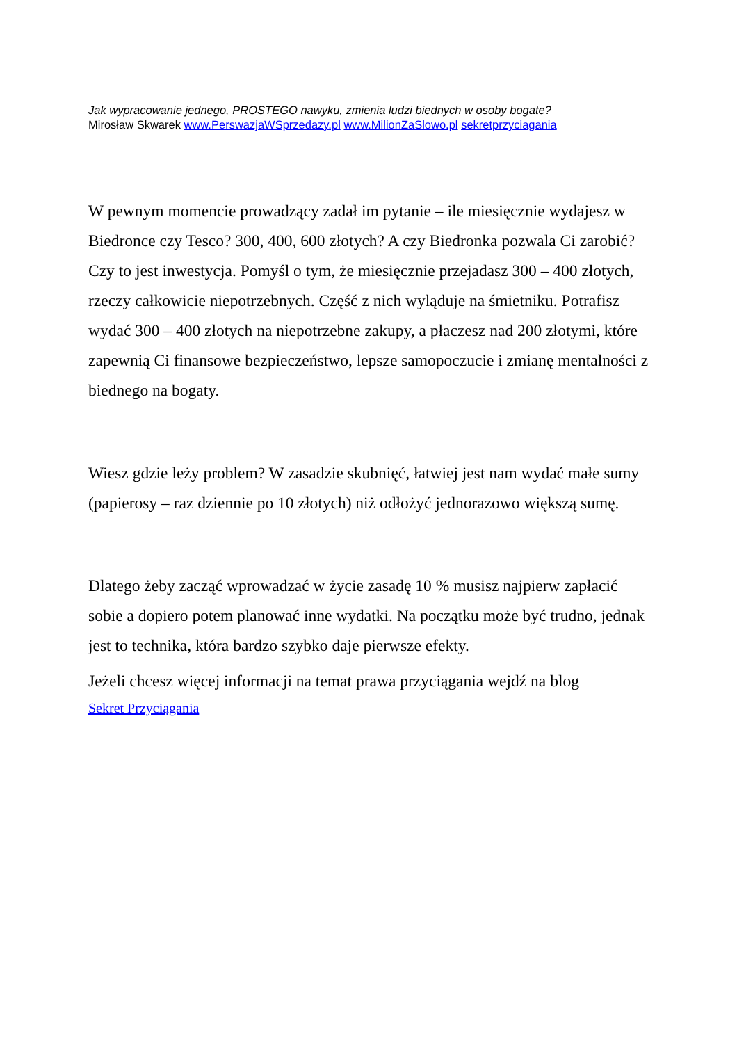Jak wypracowanie jednego, PROSTEGO nawyku, zmienia ludzi biednych w osoby bogate?
Mirosław Skwarek www.PerswazjaWSprzedazy.pl www.MilionZaSlowo.pl sekretprzyciagania
W pewnym momencie prowadzący zadał im pytanie – ile miesięcznie wydajesz w Biedronce czy Tesco? 300, 400, 600 złotych? A czy Biedronka pozwala Ci zarobić? Czy to jest inwestycja. Pomyśl o tym, że miesięcznie przejadasz 300 – 400 złotych, rzeczy całkowicie niepotrzebnych. Część z nich wyląduje na śmietniku. Potrafisz wydać 300 – 400 złotych na niepotrzebne zakupy, a płaczesz nad 200 złotymi, które zapewnią Ci finansowe bezpieczeństwo, lepsze samopoczucie i zmianę mentalności z biednego na bogaty.
Wiesz gdzie leży problem? W zasadzie skubnięć, łatwiej jest nam wydać małe sumy (papierosy – raz dziennie po 10 złotych) niż odłożyć jednorazowo większą sumę.
Dlatego żeby zacząć wprowadzać w życie zasadę 10 % musisz najpierw zapłacić sobie a dopiero potem planować inne wydatki. Na początku może być trudno, jednak jest to technika, która bardzo szybko daje pierwsze efekty.
Jeżeli chcesz więcej informacji na temat prawa przyciągania wejdź na blog
Sekret Przyciągania